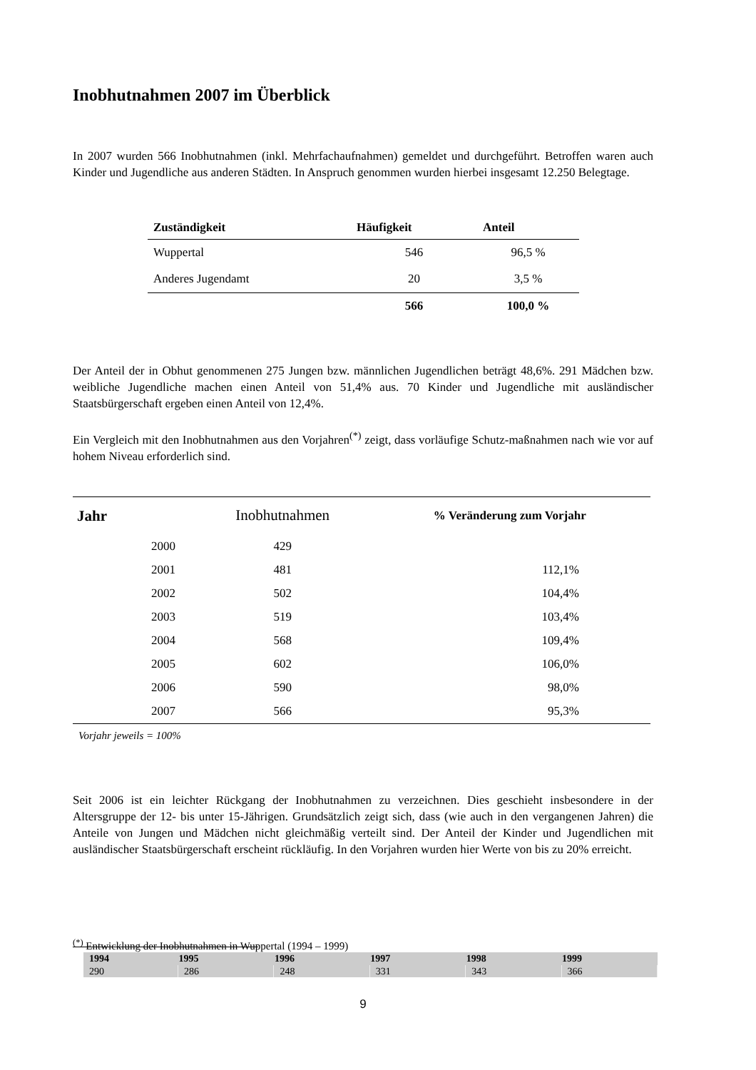Inobhutnahmen 2007 im Überblick
In 2007 wurden 566 Inobhutnahmen (inkl. Mehrfachaufnahmen) gemeldet und durchgeführt. Betroffen waren auch Kinder und Jugendliche aus anderen Städten. In Anspruch genommen wurden hierbei insgesamt 12.250 Belegtage.
| Zuständigkeit | Häufigkeit | Anteil |
| --- | --- | --- |
| Wuppertal | 546 | 96,5 % |
| Anderes Jugendamt | 20 | 3,5 % |
| | 566 | 100,0 % |
Der Anteil der in Obhut genommenen 275 Jungen bzw. männlichen Jugendlichen beträgt 48,6%. 291 Mädchen bzw. weibliche Jugendliche machen einen Anteil von 51,4% aus. 70 Kinder und Jugendliche mit ausländischer Staatsbürgerschaft ergeben einen Anteil von 12,4%.
Ein Vergleich mit den Inobhutnahmen aus den Vorjahren<sup>(*)</sup> zeigt, dass vorläufige Schutz-maßnahmen nach wie vor auf hohem Niveau erforderlich sind.
| Jahr | | Inobhutnahmen | % Veränderung zum Vorjahr |
| | 2000 | 429 | |
| | 2001 | 481 | 112,1% |
| | 2002 | 502 | 104,4% |
| | 2003 | 519 | 103,4% |
| | 2004 | 568 | 109,4% |
| | 2005 | 602 | 106,0% |
| | 2006 | 590 | 98,0% |
| | 2007 | 566 | 95,3% |
Vorjahr jeweils = 100%
Seit 2006 ist ein leichter Rückgang der Inobhutnahmen zu verzeichnen. Dies geschieht insbesondere in der Altersgruppe der 12- bis unter 15-Jährigen. Grundsätzlich zeigt sich, dass (wie auch in den vergangenen Jahren) die Anteile von Jungen und Mädchen nicht gleichmäßig verteilt sind. Der Anteil der Kinder und Jugendlichen mit ausländischer Staatsbürgerschaft erscheint rückläufig. In den Vorjahren wurden hier Werte von bis zu 20% erreicht.
<sup>(*)</sup> Entwicklung der Inobhutnahmen in Wuppertal (1994 – 1999)
| 1994 | 1995 | 1996 | 1997 | 1998 | 1999 |
| --- | --- | --- | --- | --- | --- |
| 290 | 286 | 248 | 331 | 343 | 366 |
9